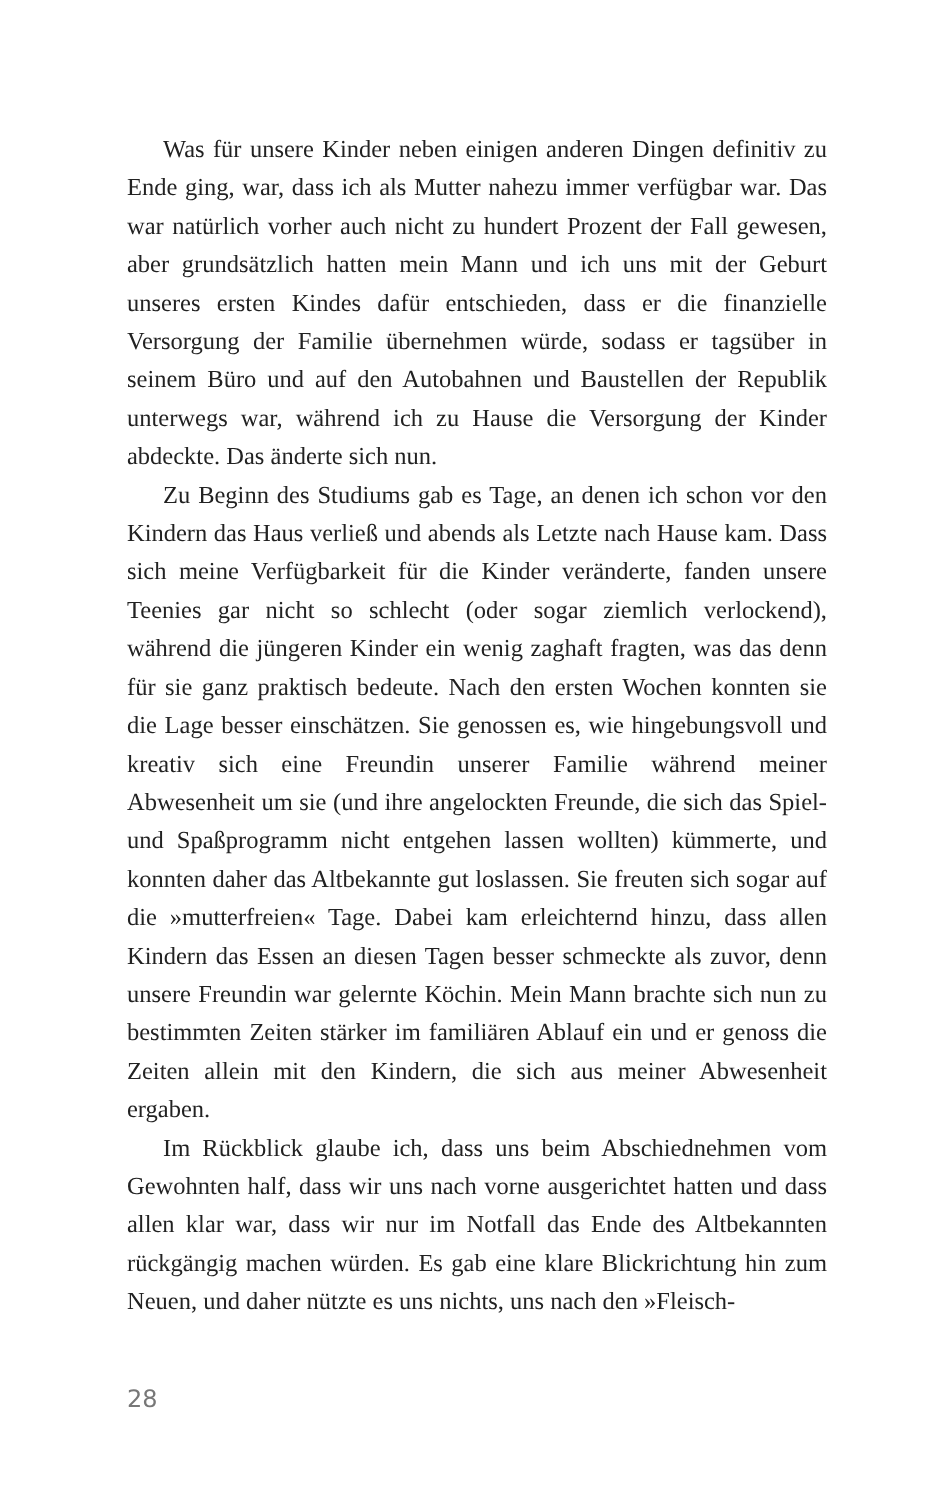Was für unsere Kinder neben einigen anderen Dingen definitiv zu Ende ging, war, dass ich als Mutter nahezu immer verfügbar war. Das war natürlich vorher auch nicht zu hundert Prozent der Fall gewesen, aber grundsätzlich hatten mein Mann und ich uns mit der Geburt unseres ersten Kindes dafür entschieden, dass er die finanzielle Versorgung der Familie übernehmen würde, sodass er tagsüber in seinem Büro und auf den Autobahnen und Baustellen der Republik unterwegs war, während ich zu Hause die Versorgung der Kinder abdeckte. Das änderte sich nun.
Zu Beginn des Studiums gab es Tage, an denen ich schon vor den Kindern das Haus verließ und abends als Letzte nach Hause kam. Dass sich meine Verfügbarkeit für die Kinder veränderte, fanden unsere Teenies gar nicht so schlecht (oder sogar ziemlich verlockend), während die jüngeren Kinder ein wenig zaghaft fragten, was das denn für sie ganz praktisch bedeute. Nach den ersten Wochen konnten sie die Lage besser einschätzen. Sie genossen es, wie hingebungsvoll und kreativ sich eine Freundin unserer Familie während meiner Abwesenheit um sie (und ihre angelockten Freunde, die sich das Spiel- und Spaßprogramm nicht entgehen lassen wollten) kümmerte, und konnten daher das Altbekannte gut loslassen. Sie freuten sich sogar auf die »mutterfreien« Tage. Dabei kam erleichternd hinzu, dass allen Kindern das Essen an diesen Tagen besser schmeckte als zuvor, denn unsere Freundin war gelernte Köchin. Mein Mann brachte sich nun zu bestimmten Zeiten stärker im familiären Ablauf ein und er genoss die Zeiten allein mit den Kindern, die sich aus meiner Abwesenheit ergaben.
Im Rückblick glaube ich, dass uns beim Abschiednehmen vom Gewohnten half, dass wir uns nach vorne ausgerichtet hatten und dass allen klar war, dass wir nur im Notfall das Ende des Altbekannten rückgängig machen würden. Es gab eine klare Blickrichtung hin zum Neuen, und daher nützte es uns nichts, uns nach den »Fleisch-
28